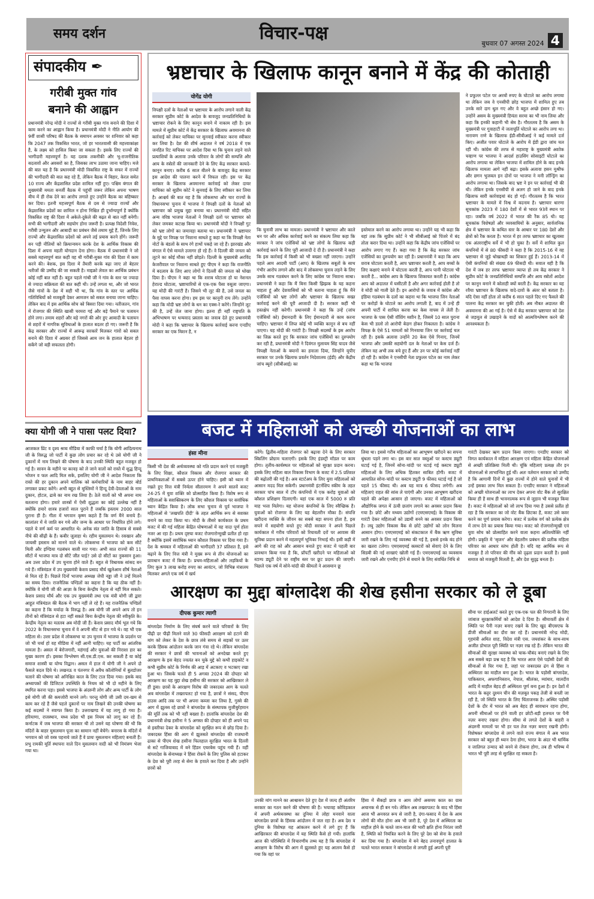समय दर्शन
विचार-पक्ष
बुधवार 07 अगस्त 2024 4
संपादकीय ✒
गरीबी मुक्त गांव
बनाने की आह्वान
प्रधानमंत्री नरेन्द्र मोदी ने राज्यों से गरीबी मुक्त गांव बनाने की दिशा में काम करने का आह्वान किया है। प्रधानमंत्री मोदी ने नीति आयोग की 9वीं शासी परिषद की बैठक के समापन अवसर पर शनिवार को कहा कि 2047 तक विकसित भारत, जो हर भारतवासी की महत्त्वाकांक्षा है, के लक्ष्य को हासिल किया जा सकता है। इसके लिए राज्यों की भागीदारी महत्त्वपूर्ण है। यह दशक तकनीकी और भू-राजनीतिक बदलावों और अवसरों का है, जिसका लाभ उठाया जाना चाहिए। मजे की बात यह है कि प्रधानमंत्री मोदी विकसित राष्ट्र के सफर में राज्यों की भागीदारी की बात कह रहे हैं, लेकिन बैठक में बिहार, केरल समेत 10 राज्य और केंद्रशासित प्रदेश शामिल नहीं हुए। पश्चिम बंगाल की मुख्यमंत्री ममता बनर्जी बैठक में पहुंचीं जरूर लेकिन अपना भाषण बीच में ही रोक देने का आरोप लगाते हुए उन्होंने बैठक का बहिष्कार कर दिया। इतनी महत्त्वपूर्ण बैठक से दस से ज्यादा राज्यों और केंद्रशासित प्रदेशों का शामिल न होना निश्चित ही दुर्भाग्यपूर्ण है क्योंकि विकसित राष्ट्र की दिशा में अकेले-दुकेले की बढ़त से बात नहीं बनेगी। सभी की भागीदारी और सहयोग होना जरूरी है। प्रत्यक्ष विदेशी निवेश, गरीबी उन्मूलन और आबादी का प्रबंधन जैसे तमाम मुद्दे हैं, जिनके लिए राज्यों और केंद्रशासित प्रदेशों को अपने तई प्रयास करने होंगे। जरूरी बन पड़ी नीतियों को क्रियान्वयन करके देश के आर्थिक विकास की दिशा में अपना महती योगदान देना होगा। बैठक में प्रधानमंत्री ने जो सबसे महत्त्वपूर्ण बात कही वह थी गरीबी-मुक्त गांव की दिशा में काम करने की। बेशक, इस दिशा में तैयारी करके बढ़ा जाए तो बेहतर नतीजों की उम्मीद की जा सकती है। माइक्रो लेवल का आर्थिक प्रबंधन कोई नहीं बात नहीं है। बहुत पहले गांधी जी ने गांव के स्तर पर ज्यादा से ज्यादा सक्रियता की बात कही थी। उन्हें लगता था, और जो भारत जैसे गांवों के देश में सही भी था, कि गांव के स्तर पर आर्थिक गतिविधियों को मजबूती देकर आमजन को सबल बनाया जाना चाहिए। लेकिन बाद में इस आर्थिक सोच को बिसरा दिया गया। नतीजतन, गांव में रोजगार की स्थिति खासी चरमरा गई और बड़े पैमाने पर पलायन होने लगा। तमाम शहरों और बड़े नगरों की ओर हुए आबादी के पलायन से शहरों में नागरिक सुविधाओं के हालात बदतर हो गए। जरूरी है कि केंद्र सरकार और राज्यों में आरूढ़ सरकारें मिलकर गांवों को सबल बनाने की दिशा में अग्रसर हों जिससे आम जन के हालात बेहतर हो सकेंगे जो बड़ी सफलता होगी।
क्या योगी जी ने पासा पलट दिया?
आजकल प्रिंट व दृश्य श्रव्य मीडिया में काफी चर्चा है कि योगी आदित्यनाथ जी के विरुद्ध जो पार्टी में कुछ लोग प्रचार कर रहे थे उसे योगी जी ने दुकानों में नाम लिखने की घोषणा के बाद उनकी स्थिति बहुत मजबूत हो गई है। सावन के महीने पर कावड़ को ले जाने वालों को रास्ते में शुद्ध हिन्दू भोजन व फल आदि मिल सके, इसलिए योगी जी ने आदेश निकाला कि रास्ते की हर दुकान अपने मालिक को कर्मचारियों के नाम बाहर बोर्ड लगाकर प्रकट करेंगे। अभी बहुत से मुस्लिमों ने हिन्दू देवी-देवताओं के नाम दुकान, होटल, ढाबे का नाम रख लिया है। ठेले वालों को भी अपना नाम बतलाना होगा। हमारे शास्त्रों में ऐसी शुद्धता का कोई उल्लेख नहीं है क्योंकि हमारे शास्त्र हजारों साल पुराने हैं जबकि इस्लाम 2000 साल पुराना ही है। गीता में भगवान कृष्ण कहते हैं कि वर्ण मैंने बनाये हैं। कालांतर में ये जाति बन गये और जन्म के आधार पर निर्धारित होने लगे। पहले ये वर्ण कर्म पर आधारित थे। अनेक संत जाति के हिसाब से सबसे नीचे की सीढ़ी के हैं। कबीर जुलाहा थे। रहीम मुसलमान थे। रसखान और जायसी इस्लाम को मानने वाले थे। लोकसभा में भाजपा को कम सीटें मिली और इण्डिया गठबंधन बाजी मार गया। अभी सात राज्यों की 11 सीटों में भाजपा मात्र दो सीटें जीत पाई? उसे दो सीटों का नुकसान हुआ। अब उत्तर प्रदेश में उप चुनाव होने वाले हैं। बहुत से विधायक सांसद बन गये हैं। मंत्रिमंडल में उप मुख्यमंत्री केशव प्रसाद मौर्य खुलेआम शीर्ष नेताओं से मिल रहे हैं। पिछले दिनों भाजपा अध्यक्ष जेपी नड्डा जी ने उन्हें मिलने का समय दिया। राजनैतिक पण्डितों का कहना है कि यह ठीक नहीं है। क्योंकि वे योगी जी की आज्ञा के बिना केन्द्रीय नेतृत्व से नहीं मिल सकते। केशव प्रसाद मौर्य और एक उप मुख्यमंत्री तथा एक मंत्री योगी जी द्वारा आहूत मंत्रिमंडल की बैठक में भाग नहीं ले रहे हैं। यह राजनैतिक पण्डितों का कहना है कि मर्यादा के विरुद्ध है। अब योगी जी अपने आप तो इन तीनों को मंत्रिमंडल से हटा नहीं सकते बिना केन्द्रीय नेतृत्व की स्वीकृति के। केन्द्रीय नेतृत्व का मतलब अब मोदी जी हैं। केशव प्रसाद मौर्य भूल गये कि 2022 के विधानसभा चुनाव में वे अपनी सीट से हार गये थे। वह भी एक महिला से। उत्तर प्रदेश में लोकसभा या उप चुनाव में भाजपा के प्रदर्शन पर जो भी चर्चा हो वह मीडिया में नहीं आनी चाहिए। यह पार्टी का आंतरिक मामला है। असल में बेरोजगारी, महंगाई और युवाओं की निराशा हार का मुख्य कारण हो। इसका विश्लेषण सी.एस.डी.एस. कर सकती है या कोई समाज शास्त्री या योग्य विद्वान। असल में हाल में योगी जी ने अपने दो फैसले बदल दिये थे। लखनऊ व पंतनगर में अवैध कॉलोनियों में बुलडोजर चलाने की घोषणा को अनिश्चित काल के लिए टाल दिया गया। इसके बाद अध्यापकों की डिजिटल उपस्थिति के नियम को भी दो महीने के लिए स्थगित करना पड़ा। इससे भाजपा के अंदरुनी लोग और अन्य पार्टी के लोग इसे योगी जी की कमजोरी मानने लगे। परन्तु योगी जी उसी दम-खम से काम कर रहे हैं जैसे पहले दुकानों पर नाम लिखने की उनकी घोषणा का कई सदस्यों ने स्वागत किया है। उत्तराखण्ड में यह लागू हो गया है। हरियाणा, राजस्थान, मध्य प्रदेश भी इस नियम को लागू कर रहे हैं। कर्नाटक में जब भाजपा की सरकार थी तो उसने यह घोषणा की थी कि मंदिरों के बाहर मुसलमान पूजा का सामान नहीं बेचेंगे। बनारस के मंदिरों में भगवान को जो वस्त्र पहनाये जाते हैं वे प्रायः मुसलमान महिलाएं बनाती हैं। प्रभु रामकी मूर्ति स्थापना वाले दिन मुसलमान वादी को भी निमंत्रण भेजा गया था।
भ्रष्टाचार के खिलाफ कानून बनाने में केंद्र की कोताही
योगेंद्र योगी
विपक्षी दलों के नेताओं पर भ्रष्टाचार के आरोप लगाने वाली केंद्र सरकार सुप्रीम कोर्ट के आदेश के बावजूद जनप्रतिनिधियों के भ्रष्टाचार रोकने के लिए कानून बनाने में नाकाम रही है। इस मामले में सुप्रीम कोर्ट में केंद्र सरकार के खिलाफ अवमानना की कार्रवाई को लेकर याचिका पर सुनवाई स्वीकार करना स्वीकार कर लिया है। देश की शीर्ष अदालत ने वर्ष 2018 में एक जनहित रिट याचिका पर आदेश दिया था कि चुनाव लड़ने वाले प्रत्याशियों के अलावा उनके परिवार के लोगों की सम्पत्ति और आय के स्त्रोतों की जानकारी देने के लिए केंद्र सरकार कायदे-कानून बनाए। करीब 6 साल बीतने के बावजूद केंद्र सरकार इस आदेश की पालना करने में विफल रही। इस पर केंद्र सरकार के खिलाफ अवमानना कार्रवाई को लेकर दायर याचिका को सुप्रीम कोर्ट ने सुनवाई के लिए स्वीकार कर लिया है। आश्चर्य की बात यह है कि लोकसभा और चार राज्यों के विधानसभा चुनाव में भाजपा ने विपक्षी दलों के नेताओं को भ्रष्टाचार को प्रमुख मुद्दा बनाया था। प्रधानमंत्री मोदी सहित अन्य वरिष्ठ भाजपा नेताओं ने विपक्षी दलों पर भ्रष्टाचार को लेकर जमकर कटाक्ष किया था। प्रधानमंत्री मोदी ने विपक्षी गुट को भ्रष्ट लोगों का जमावड़ा बताया था। प्रधानमंत्री ने भ्रष्टाचार के मुद्दे पर विपक्ष पर निशाना साधते हु कहा था कि विपक्षी नेता नोटों के बंडलों के साथ रंगे हाथों पकड़े जा रहे हैं। झारखंड और बंगाल में ऐसे मामले उजागर हो रहे हैं। वे दिल्ली की जनता को लूटने का कोई मौका नहीं छोड़ते। दिल्ली के मुख्यमंत्री अरविंद केजरीवाल पर निशाना साधते हुए पीएम ने कहा कि राजनीति में बदलाव के लिए आए लोगों ने दिल्ली की जनता को धोखा दिया है। पीएम ने कहा था कि शराब घोटाला हो या नेशनल हेराल्ड घोटाला, भ्रष्टाचारियों से एक-एक पैसा वसूला जाएगा। यह मोदी की गारंटी है। जिसने भी लूट की है, उसे जनता का पैसा वापस करना होगा। हम इस पर कानूनी राय लेंगे। उन्होंने कहा कि मोदी भ्रष्ट लोगों के धन का एक्स-रे करेंगे। जिन्होंने लूट की है, उन्हें जेल जाना होगा। इतना ही नहीं राष्ट्रपति के अभिभाषण पर धन्यवाद प्रस्ताव का जवाब देते हुए प्रधानमंत्री मोदी ने कहा कि भ्रष्टाचार के खिलाफ कार्रवाई करना एनडीए सरकार का एक मिशन है, न
कि चुनावी लाभ का मामला। प्रधानमंत्री ने भ्रष्टाचार और काले धन पर और अधिक कार्रवाई करने का संकल्प लिया कहा कि सरकार ने जांच एजेंसियों को भ्रष्ट लोगों के खिलाफ कड़ी कार्रवाई करने के लिए पूरी आजादी दे दी है। प्रधानमंत्री ने कहा कि इस कार्रवाई में किसी को भी बख्शा नहीं जाएगा। उन्होंने पहले आम आदमी पार्टी (आप) के खिलाफ सबूतों के साथ गंभीर आरोप लगाने और बाद में लोकसभा चुनाव लड़ने के लिए उसके साथ गठबंधन करने के लिए कांग्रेस पर निशाना साधा। प्रधानमंत्री ने कहा कि मैं बिना किसी झिझक के यह कहना चाहता हूं और देशवासियों को भी बताना चाहता हूं कि मैंने एजेंसियों को भ्रष्ट लोगों और भ्रष्टाचार के खिलाफ सख्त कार्रवाई करने की पूरी आजादी दी है। सरकार कहीं भी हस्तक्षेप नहीं करेगी। प्रधानमंत्री ने कहा कि उन्हें (जांच एजेंसियों को) ईमानदारी के लिए ईमानदारी से काम करना चाहिए। भ्रष्टाचार में लिप्त कोई भी व्यक्ति कानून से बच नहीं पाएगा। यह मोदी की गारंटी है। विपक्षी सदस्यों के इस आरोप का जिक्र करते हुए कि सरकार जांच एजेंसियों का दुरुपयोग कर रही है, प्रधानमंत्री मोदी ने दिवंगत मुलायम सिंह यादव जैसे विपक्षी नेताओं के बयानों का हवाला दिया, जिन्होंने यूपीए सरकार पर उनके खिलाफ प्रवर्तन निदेशालय (ईडी) और केंद्रीय जांच ब्यूरो (सीबीआई) का
इस्तेमाल करने का आरोप लगाया था। उन्होंने यह भी कहा कि यहां तक कि सुप्रीम कोर्ट ने भी सीबीआई को पिंजरे में बंद तोता करार दिया था। उन्होंने कहा कि केंद्रीय जांच एजेंसियों पर आरोप लगाए गए हैं। कहा गया है कि केंद्र सरकार जांच एजेंसियों का दुरुपयोग कर रही है। प्रधानमंत्री ने कहा कि आप शराब घोटाला करती है, आप भ्रष्टाचार करती है, आप बच्चों के लिए कक्षाएं बनाने में घोटाला करती है, आप पानी घोटाला भी करती है... कांग्रेस आप के खिलाफ शिकायत करती है। कांग्रेस आप को अदालत में घसीटती है और अगर कार्रवाई होती है तो वे मोदी को गाली देते हैं। इन आरोपों के जवाब में कांग्रेस और इंडिया गठबंधन के दलों का कहना था कि भाजपा जिन नेताओं पर करोड़ों के घोटाले का आरोप लगाती है, बाद में उन्हें ही अपनी पार्टी में शामिल करवा कर केस वापस ले लेती है। भाजपा के पास ऐसी वॉशिंग मशीन है, जिसमें 10 साल पुराना केस भी डालो तो आरोपी बेदाग होकर निकलता है। कांग्रेस ने विपक्ष के ऐसे 51 मामलों को गिनवाया जिन पर कार्रवाई चल रही है। इसके अलावा उन्होंने 20 केस ऐसे गिनाए, जिनमें भाजपा और उसकी सहयोगी दल के नेताओं पर केस दर्ज हैं। लेकिन वह अभी तक बचे हुए हैं और उन पर कोई कार्रवाई नहीं हो रही है। कांग्रेस ने एनसीपी नेता प्रफुल्ल पटेल का नाम लेकर कहा था कि भाजपा
ने प्रफुल्ल पटेल पर अरबों रुपए के घोटाले का आरोप लगाया था लेकिन जब वे एनसीपी छोड़ भाजपा में शामिल हुए तब उनके सारे दाग धुल गए और वे बहुत अच्छे इंसान हो गए। उन्होंने असम के मुख्यमंत्री हिमंता सरमा का भी नाम लिया और कहा कि इनकी कहानी भी सेम है। गौरतलब है कि असम के मुख्यमंत्री पर गुवाहाटी में जलापूर्ति घोटाले का आरोप लगा था। नारायण राणे के खिलाफ ईडी-सीबीआई ने कई मामले दर्ज किए। अजीत पवार घोटाले के आरोप में ईडी द्वारा जांच चल रही थी। कांग्रेस की तरफ से महाराष्ट्र के मुख्यमंत्री अशोक चव्हाण पर भाजपा ने आदर्श हाउसिंग सोसाइटी घोटाले का आरोप लगाया था लेकिन भाजपा में शामिल होने के बाद इनके खिलाफ मामला आगे नहीं बढ़ा। इसके अलावा हसन मुश्रीफ और छगन भुजबल इन दोनों पर भाजपा ने मनी लॉन्ड्रिंग का आरोप लगाया था। जिसके बाद भ्रष्ट ने इन पर कार्रवाई भी की थी। लेकिन इनके एनसीपी से अलग हो जाने के बाद इनके खिलाफ सारी कार्रवाइयां बंद हो गईं। गौरतलब है कि भारत भ्रष्टाचार के मामले में विश्व में बदनाम है। भ्रष्टाचार धारणा सूचकांक 2023 में 180 देशों में से भारत 93वें स्थान पर रहा। जबकि वर्ष 2022 में भारत की रैंक 85 थी। यह सूचकांक विशेषज्ञों और व्यवसायियों के अनुसार, सार्वजनिक क्षेत्र में भ्रष्टाचार के कथित स्तर के आधार पर 180 देशों और क्षेत्रों को रैंक करता है। भारत में हर तरफ भ्रष्टाचार का खुलासा एक अंतरराष्ट्रीय सर्वे में भी हो चुका है। सर्वे में शामिल कुल कंपनियों में से 80 फीसदी ने कहा है कि 2015-16 में वह भ्रष्टाचार से जुड़े धोखाधड़ी का शिकार हुई हैं। 2013-14 में ऐसी कंपनियों की संख्या 69 फीसदी थी। सवाल यही है कि देश में जब हर तरफ भ्रष्टाचार व्याप्त हो तब केंद्र सरकार ने सुप्रीम कोर्ट के जनप्रतिनिधियों सम्पत्ति और आय स्त्रोतों आदेश पर कानून बनाने में कोताही क्यों बरती है। केंद्र सरकार का यह रवैया भ्रष्टाचार के खिलाफ वादे-दावों के अंतर को बताता है। यदि ऐसा नहीं होता तो करीब 6 साल पहले दिए गए फैसले की पालना केंद्र सरकार कर चुकी होती। अब नौबत अदालत की अवमानना की आ गई है। ऐसे में केंद्र सरकार भ्रष्टाचार को देश से जड़मूल से उखाड़ने के वादों को आत्मविश्लेषण करने की आवश्यकता है।
बजट में महिलाओं को अच्छी योजनाओं का लाभ
हंसा मीना
किसी भी देश की अर्थव्यवस्था को गति प्रदान करने एवं मजबूती के लिए शिक्षा, कौशल विकास और रोजगार सरकार की प्राथमिकताओं में सबसे ऊपर होने चाहिए। इसी को ध्यान में रखते हुए वित्त मंत्री निर्मला सीतारमण ने अपने सातवें बजट 24-25 में युवा शक्ति को प्रोत्साहित किया है। विशेष रूप से महिलाओं के सशक्तिकरण के लिए कौशल विकास पर सर्वाधिक ध्यान केंद्रित किया है। लोक सभा चुनाव से पूर्व भाजपा ने महिलाओं से 'लखपति दीदी' के तहत आर्थिक रूप से सशक्त बनाने का वादा किया था। मोदी के तीसरे कार्यकाल के प्रथम बजट में की गई महिला केंद्रित घोषणाओं में वह वादा पूर्ण होता नजर आ रहा है। प्रथम दृष्टया बजट रोजगारोन्मुखी प्रतीत हो रहा है क्योंकि इसमें सर्वाधिक ध्यान कौशल विकास पर दिया गया है। देश के श्रमबल में महिलाओं की भागीदारी 37 प्रतिशत है, इसे बढ़ाने के लिए वित्त मंत्री ने मुख्य रूप से तीन योजनाओं का प्रावधान बजट में किया है। प्रथम-महिलाओं और लड़कियों के लिए कुल 3 लाख करोड़ रुपए का आवंटन, जो विभिन्न मंत्रालय मिलकर अगले एक वर्ष में खर्च
करेंगे। द्वितीय-महिला रोजगार को बढ़ावा देने के लिए सरकार स्किलिंग प्रोग्राम चलाएगी। इसके लिए इंडस्ट्री मॉडल पर काम होगा। तृतीय-कार्यस्थल पर महिलाओं को सुरक्षा प्रदान करना। इसके लिए महिला बाल विकास विभाग के बजट में 2.5 प्रतिशत की बढ़ोतरी की गई है। अब स्टार्टअप के लिए युवा महिलाओं को आसान मदद मिल सकेगी। प्रधानमंत्री इंटर्नशिप स्कीम के तहत सरकार पांच साल में टॉप कंपनियों में एक करोड़ युवाओं को कौशल प्रशिक्षण दिलाएगी। यहां एक साल में 5000 रु प्रति माह भत्ता मिलेगा। यह योजना कंपनियों के लिए स्वैच्छिक है। युवाओं को रोजगार के लिए यह बेहतरीन मौका है। संपत्ति खरीदना व्यक्ति के जीवन का सबसे बड़ा सपना होता है, इस सपने में सहयोगी बनते हुए मोदी सरकार ने अपने पिछले कार्यकाल में गरीब परिवारों को रियायती दरों पर आवास की सुविधा प्रदान करने में महत्वपूर्ण भूमिका निभाई थी। इसी कड़ी में आगे की राह को और आसान बनाते हुए बजट में पहली बार प्रावधान किया गया है कि, प्रॉपर्टी खरीदने पर महिलाओं को स्टाम्प ड्यूटी देने पर राष्ट्रीय स्तर पर छूट प्रदान की जाएगी। पिछले एक वर्ष में सोने-चांदी की कीमतों ने आसमान छू
लिया था। इससे गरीब महिलाओं का आभूषण खरीदने का सपना धुंधला पड़ने लगा था। इस बार सात वस्तुओं पर कस्टम ड्यूटी घटाई गई है, जिनमें सोना-चांदी पर घटाई गई कस्टम ड्यूटी महिलाओं के लिए अधिक हितकर साबित होगी। बजट में आयातित सोना-चांदी पर कस्टम ड्यूटी 9 फीसद घटाई गई है जो पहले 15 फीसद थी। अब यह मात्र 6 फीसद लगेगी। अब महिलाएं राहत की सांस ले पाएंगी और उनका आभूषण खरीदना पहले की अपेक्षा आसान हो जाएगा। बजट में महिलाओं को औद्योगिक जगत में ऊंची छलांग लगाने का अवसर प्रदान किया गया है। छोटे और मध्यम उद्योगों (एमएसएमई) के विकास की गारंटी देकर महिलाओं को उद्यमी बनने का अवसर प्रदान किया है। लघु उद्योग विकास बैंक से छोटे उद्योगों को लोन मिलना आसान होगा। एमएसएमई को संकटकाल में बैंक ऋण सुविधा जारी रखने के लिए नई व्यवस्था की गई है, इससे इनके बंद होने का खतरा टलेगा। एमएसएमई क्लस्टरों को सेवाएं देने के लिए सिडबी की नई शाखाएं खोली गई हैं। एमएसएमई का व्यवसाय जारी रखने और एनपीए होने से बचाने के लिए संवर्धित निधि से
गारंटी देखकर ऋण प्रदान किया जाएगा। एनडीए सरकार को विगत कार्यकाल में महिला आरक्षण एवं महिला केंद्रित योजनाओं से अच्छी प्रतिक्रिया मिली थी। चूंकि महिलाएं प्रत्यक्ष तौर इन योजनाओं से लाभान्वित हुई थीं। अतः वर्तमान सरकार को उम्मीद है कि आगामी दिनों में कुछ राज्यों में होने वाले चुनावों में भी उन्हें इसका लाभ मिल सकता है। एनडीए सरकार ने महिलाओं को अच्छी योजनाओं का लाभ देकर अपना वोट बैंक तो सुरक्षित किया ही है साथ ही भावनात्मक रूप से जुड़ाव भी मजबूत किया है। बजट में महिलाओं को जो लाभ दिया गया है उससे प्रतीत हो रहा है कि सरकार का जो वोट बैंक छिटका है, बजट उसे कवर करने का पूर्ण प्रयास करेगा। बजट में प्रत्येक वर्ग को प्रत्येक क्षेत्र में लाभ देने का प्रयास किया गया। बजट को रोजगारोन्मुखी एवं युवा सोच को प्रोत्साहित करने वाला कहना अतिश्योक्ति नहीं होगी। प्रकृति में 'सृजन' और बेहतरीन प्रबंधन की प्रतीक महिला परिवार का आधार स्तंभ होती है। यदि वह आर्थिक रूप से मजबूत है तो परिवार की नींव को दृढ़ता प्रदान करती है। इससे समाज को मजबूती मिलती है, और देश सुदृढ़ बनता है।
आरक्षण का मुद्दा बांग्लादेश की शेख हसीना सरकार को ले डूबा
दीपक कुमार त्यागी
बांग्लादेश निर्माण के लिए संघर्ष करने वाले परिवारों के लिए पीढ़ी दर पीढ़ी मिलने वाले 30 फीसदी आरक्षण को हटाने की मांग को लेकर के देश के छात्र लंबे समय से सड़कों पर उतर करके हिंसक आंदोलन करके जान गंवा रहे थे। लेकिन बांग्लादेश की सरकार ने छात्रों की भावनाओं को अनदेखा करते हुए आरक्षण के इस बेहद ज्वलंत बन चुके मुद्दे को कभी हाइकोर्ट व कभी सुप्रीम कोर्ट के निर्णय की आड़ में अटकाए व भटकाए रखा हुआ था। जिसके चलते ही 5 अगस्त 2024 की दोपहर को आरक्षण का यह मुद्दा शेख हसीना की सरकार को आखिरकार ले ही डूबा। छात्रों के आरक्षण विरोध की जबरदस्त आग के चलते अब बांग्लादेश में तख्तापलट हो गया है, छात्रों ने संसद, पीएम हाउस आदि तक पर भी अपना कब्जा कर लिया है, गुस्से की आग में झुलस रहे छात्रों ने बांग्लादेश के संस्थापक मुजीबुर्रहमान की मूर्ति तक को भी नहीं बख्शा है। हालांकि बांग्लादेश देश की प्रधानमंत्री शेख हसीना ने 5 अगस्त की दोपहर को ही अपने पद से इस्तीफा देकर के बांग्लादेश को सुरक्षित रूप से छोड़ दिया है। जबरदस्त हिंसा की आग में झुलसते बांग्लादेश की राजधानी ढाका से पीएम शेख हसीना फिलहाल सुरक्षित भारत के दिल्ली से सटे गाजियाबाद में बने हिंडन एयरबेस पहुंच गयी हैं। वहीं बांग्लादेश के सेनाध्यक्ष ने हिंसा रोकने के लिए पुलिस को हटाकर के देश को पूरी तरह से सेना के हवाले कर दिया है और उन्होंने छात्रों को
उनकी मांग मानने का आश्वासन देते हुए देश में जल्द ही अंतरिम सरकार का गठन करने की घोषणा की है। भयावह कोविड़काल में अपनी अर्थव्यवस्था का दुनिया में लोहा मनवाने वाला बांग्लादेश छात्रों के हिंसक आंदोलन में जल रहा है। अब देश व दुनिया के विशेषज्ञ यह आंकलन करने में लगे हुए हैं कि आखिरकार की बांग्लादेश में यह स्थिति कैसे हो गयी। हालांकि आज की परिस्थिति में विचारणीय तथ्य यह है कि बांग्लादेश में आरक्षण के विरोध की आग में झुलसते हुए यह आलम कैसे हो गया कि वहां पर
हिंसा में सैंकड़ों छात्र व आम लोगों असमय काल का ग्रास अचानक से ही बन गये। लेकिन अब तख्तापलट के बाद भी हिंसा आज भी अनवरत रूप से जारी है, दंगा-फसाद में देश के आम लोगों की मौत होना अब भी जारी है, पूरे देश में अस्थिरता का माहौल होने के चलते जान-माल की भारी क्षति होना निरंतर जारी है, स्थिति को नियंत्रित करने के लिए पूरे देश को सेना के हवाले कर दिया गया है। बांग्लादेश में बने बेहद तनावपूर्ण हालात के चलते भारत सरकार ने बांग्लादेश से लगती हुई अपनी पूरी
सीमा पर हाईअलर्ट करते हुए एक-एक पल की निगरानी के लिए जांबाज सुरक्षाकर्मियों को आदेश दे दिया है। सीमावर्ती क्षेत्र में स्थिति पर पैनी नज़र बनाए रखने के लिए खुद बीएसएफ के डीजी सीमाओं का दौरा कर रहे हैं। प्रधानमंत्री नरेन्द्र मोदी, गृहमंत्री अमित शाह, विदेश मंत्री एस. जयशंकर के साथ-साथ अजीत डोभाल पूरी स्थिति पर नज़र रख रहे हैं। लेकिन भारत की सीमाओं की सुरक्षा व्यवस्था को चाक-चौबंद बनाएं रखने के लिए अब सबसे बड़ा प्रश्न यह है कि भारत आज ऐसे पड़ोसी देशों की सीमाओं से घिर गया है, जहां पर जबरदस्त ढंग से हिंसा व अस्थिरता का माहौल बना हुआ है। भारत के पड़ोसी बांग्लादेश, पाकिस्तान, अफगानिस्तान, नेपाल, श्रीलंका, म्यांमार, मालदीव आदि में माहौल बेहद ही अस्थिरता पूर्ण बना हुआ है। इन देशों में भारत के कट्टर दुश्मन चीन की मज़बूत पकड़ तेजी से बनती जा रही है, जो स्थिति भारत के लिए चिंताजनक है। अस्थिर पड़ोसी देशों के दौर में भारत को अब बेहद ही सावधान रहना होगा, अपनी सीमाओं पर होने वाली हर छोटी-बड़ी हलचल पर पैनी नज़र बनाए रखना होगा। सीमा से लगते देशों के बाहरी व अंदरुनी मामलों पर भी हर पल तेज नज़र बनाए रखनी होगी। विशेषकर बांग्लादेश से लगने वाले राज्य बंगाल में अब भारत सरकार को बहुत ही ध्यान देना होगा, भारत के अंदर भी धार्मिक व जातिगत उन्माद को बनने से रोकना होगा, तब ही भविष्य में भारत भी पूरी तरह से सुरक्षित रह सकता है।